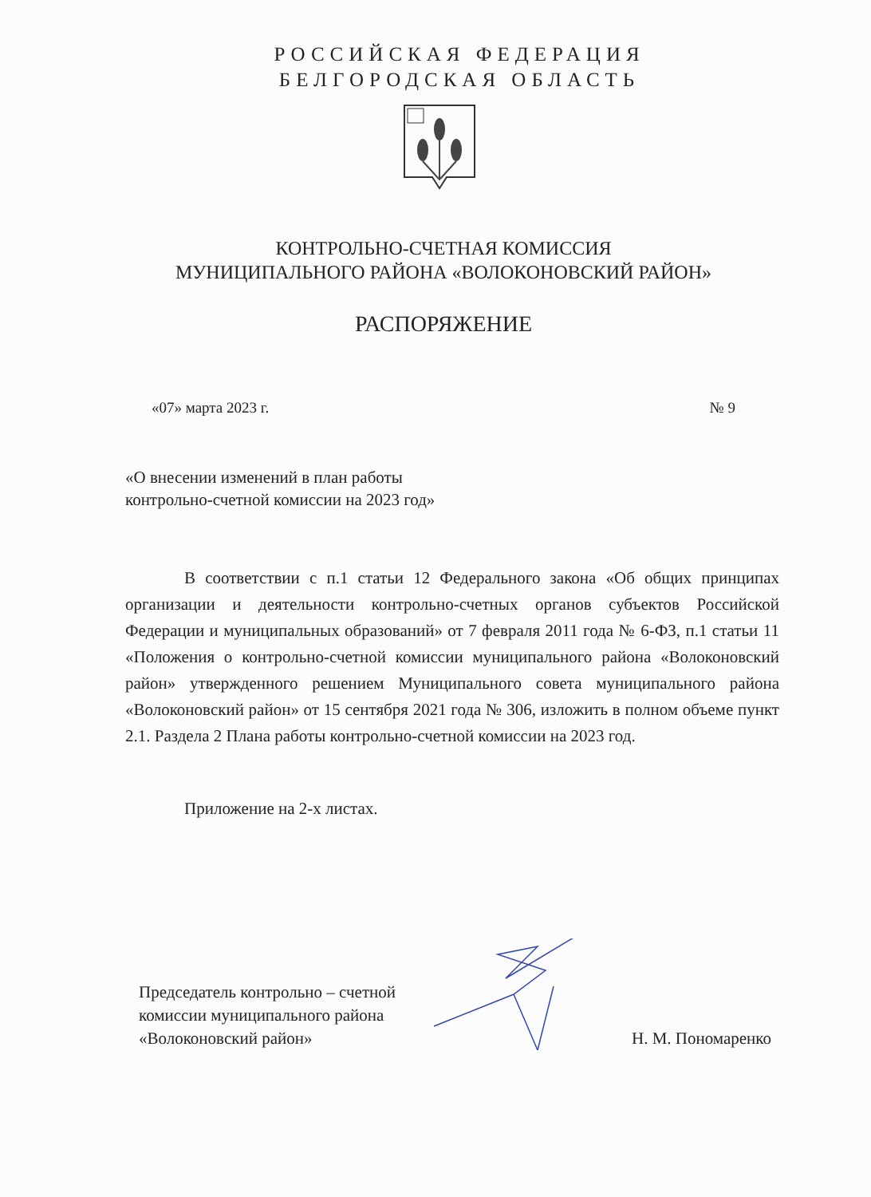РОССИЙСКАЯ ФЕДЕРАЦИЯ
БЕЛГОРОДСКАЯ ОБЛАСТЬ
КОНТРОЛЬНО-СЧЕТНАЯ КОМИССИЯ
МУНИЦИПАЛЬНОГО РАЙОНА «ВОЛОКОНОВСКИЙ РАЙОН»
РАСПОРЯЖЕНИЕ
«07» марта 2023 г. № 9
«О внесении изменений в план работы
контрольно-счетной комиссии на 2023 год»
В соответствии с п.1 статьи 12 Федерального закона «Об общих принципах организации и деятельности контрольно-счетных органов субъектов Российской Федерации и муниципальных образований» от 7 февраля 2011 года № 6-ФЗ, п.1 статьи 11 «Положения о контрольно-счетной комиссии муниципального района «Волоконовский район» утвержденного решением Муниципального совета муниципального района «Волоконовский район» от 15 сентября 2021 года № 306, изложить в полном объеме пункт 2.1. Раздела 2 Плана работы контрольно-счетной комиссии на 2023 год.
Приложение на 2-х листах.
Председатель контрольно – счетной
комиссии муниципального района
«Волоконовский район»
Н. М. Пономаренко